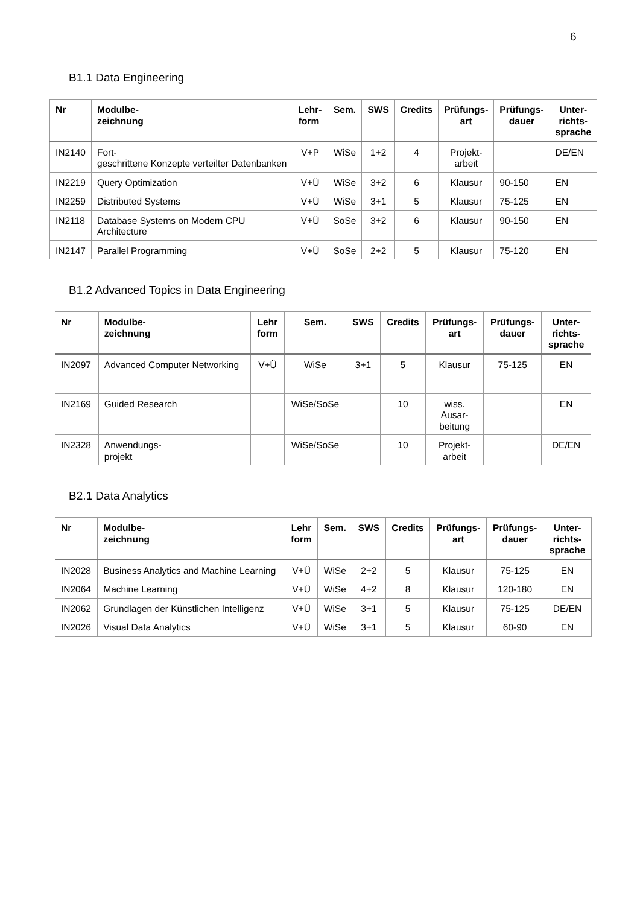6
B1.1 Data Engineering
| Nr | Modulbe- zeichnung | Lehr- form | Sem. | SWS | Credits | Prüfungs- art | Prüfungs- dauer | Unter- richts- sprache |
| --- | --- | --- | --- | --- | --- | --- | --- | --- |
| IN2140 | Fort- geschrittene Konzepte verteilter Datenbanken | V+P | WiSe | 1+2 | 4 | Projekt- arbeit | | DE/EN |
| IN2219 | Query Optimization | V+Ü | WiSe | 3+2 | 6 | Klausur | 90-150 | EN |
| IN2259 | Distributed Systems | V+Ü | WiSe | 3+1 | 5 | Klausur | 75-125 | EN |
| IN2118 | Database Systems on Modern CPU Architecture | V+Ü | SoSe | 3+2 | 6 | Klausur | 90-150 | EN |
| IN2147 | Parallel Programming | V+Ü | SoSe | 2+2 | 5 | Klausur | 75-120 | EN |
B1.2 Advanced Topics in Data Engineering
| Nr | Modulbe- zeichnung | Lehr form | Sem. | SWS | Credits | Prüfungs- art | Prüfungs- dauer | Unter- richts- sprache |
| --- | --- | --- | --- | --- | --- | --- | --- | --- |
| IN2097 | Advanced Computer Networking | V+Ü | WiSe | 3+1 | 5 | Klausur | 75-125 | EN |
| IN2169 | Guided Research | | WiSe/SoSe | | 10 | wiss. Ausar- beitung | | EN |
| IN2328 | Anwendungs- projekt | | WiSe/SoSe | | 10 | Projekt- arbeit | | DE/EN |
B2.1 Data Analytics
| Nr | Modulbe- zeichnung | Lehr form | Sem. | SWS | Credits | Prüfungs- art | Prüfungs- dauer | Unter- richts- sprache |
| --- | --- | --- | --- | --- | --- | --- | --- | --- |
| IN2028 | Business Analytics and Machine Learning | V+Ü | WiSe | 2+2 | 5 | Klausur | 75-125 | EN |
| IN2064 | Machine Learning | V+Ü | WiSe | 4+2 | 8 | Klausur | 120-180 | EN |
| IN2062 | Grundlagen der Künstlichen Intelligenz | V+Ü | WiSe | 3+1 | 5 | Klausur | 75-125 | DE/EN |
| IN2026 | Visual Data Analytics | V+Ü | WiSe | 3+1 | 5 | Klausur | 60-90 | EN |